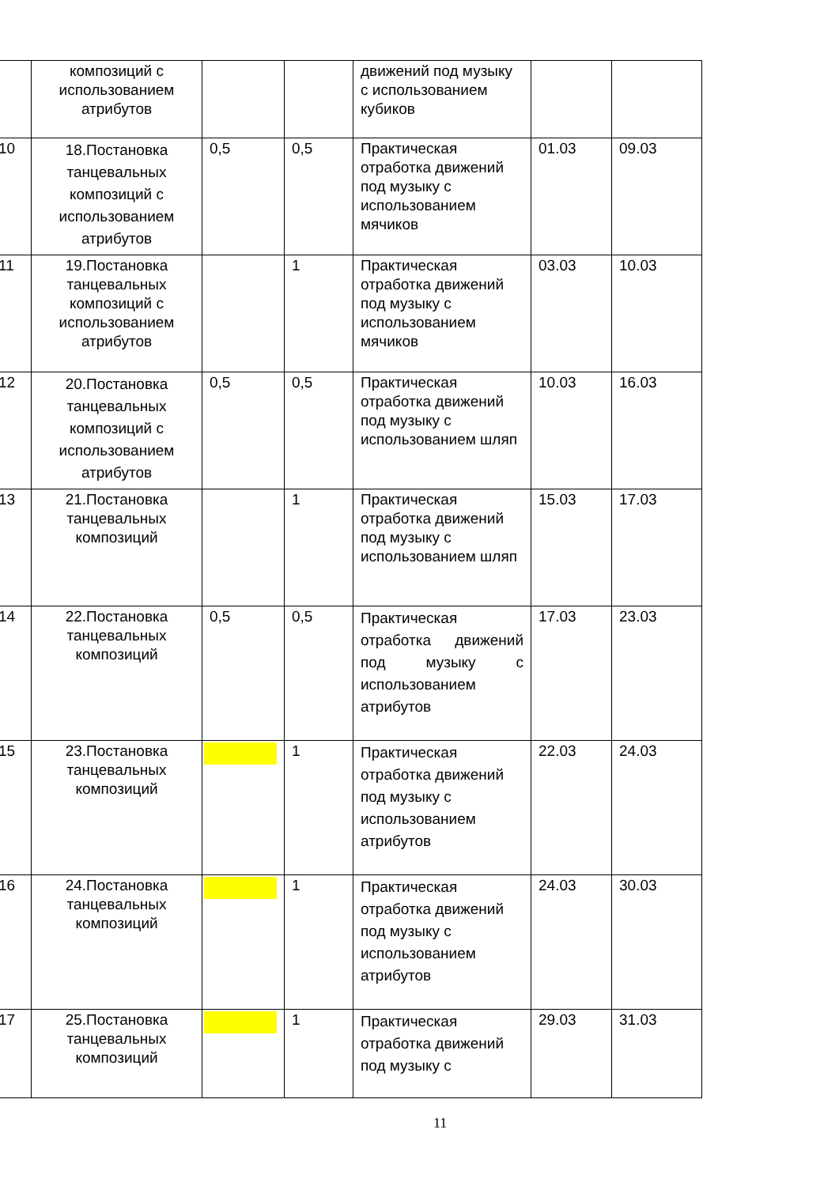| | композиций с использованием атрибутов | | | движений под музыку с использованием кубиков | | |
| 10 | 18.Постановка танцевальных композиций с использованием атрибутов | 0,5 | 0,5 | Практическая отработка движений под музыку с использованием мячиков | 01.03 | 09.03 |
| 11 | 19.Постановка танцевальных композиций с использованием атрибутов | | 1 | Практическая отработка движений под музыку с использованием мячиков | 03.03 | 10.03 |
| 12 | 20.Постановка танцевальных композиций с использованием атрибутов | 0,5 | 0,5 | Практическая отработка движений под музыку с использованием шляп | 10.03 | 16.03 |
| 13 | 21.Постановка танцевальных композиций | | 1 | Практическая отработка движений под музыку с использованием шляп | 15.03 | 17.03 |
| 14 | 22.Постановка танцевальных композиций | 0,5 | 0,5 | Практическая отработка движений под музыку с использованием атрибутов | 17.03 | 23.03 |
| 15 | 23.Постановка танцевальных композиций | | 1 | Практическая отработка движений под музыку с использованием атрибутов | 22.03 | 24.03 |
| 16 | 24.Постановка танцевальных композиций | | 1 | Практическая отработка движений под музыку с использованием атрибутов | 24.03 | 30.03 |
| 17 | 25.Постановка танцевальных композиций | | 1 | Практическая отработка движений под музыку с | 29.03 | 31.03 |
11